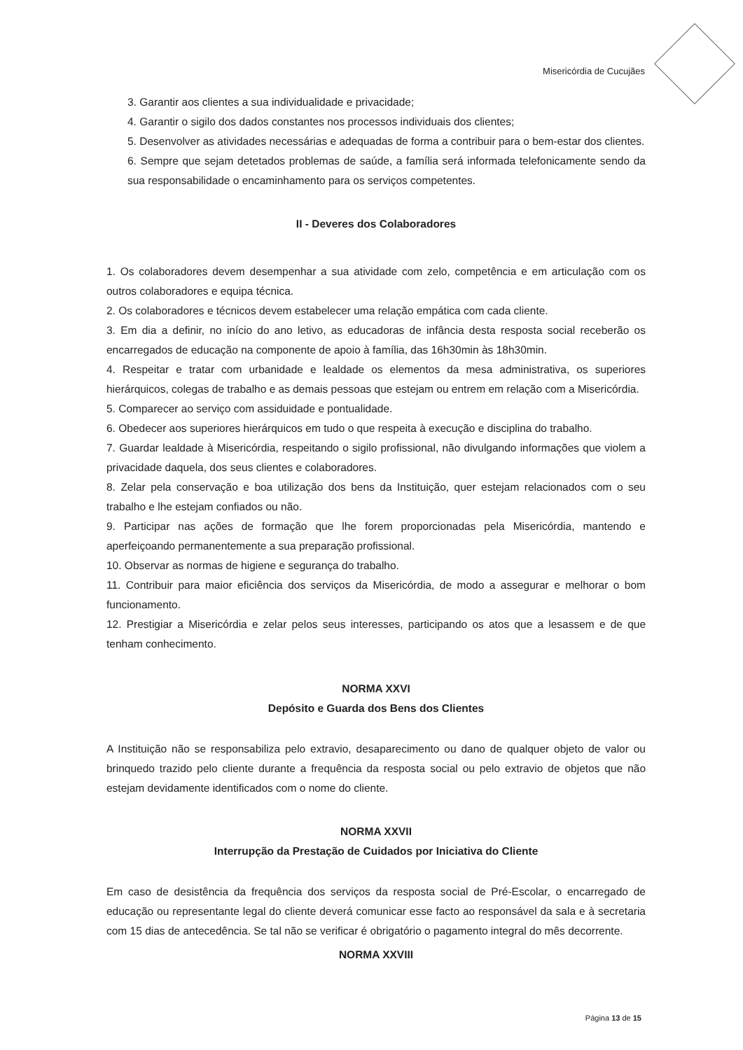Misericórdia de Cucujães
3. Garantir aos clientes a sua individualidade e privacidade;
4. Garantir o sigilo dos dados constantes nos processos individuais dos clientes;
5. Desenvolver as atividades necessárias e adequadas de forma a contribuir para o bem-estar dos clientes.
6. Sempre que sejam detetados problemas de saúde, a família será informada telefonicamente sendo da sua responsabilidade o encaminhamento para os serviços competentes.
II - Deveres dos Colaboradores
1. Os colaboradores devem desempenhar a sua atividade com zelo, competência e em articulação com os outros colaboradores e equipa técnica.
2. Os colaboradores e técnicos devem estabelecer uma relação empática com cada cliente.
3. Em dia a definir, no início do ano letivo, as educadoras de infância desta resposta social receberão os encarregados de educação na componente de apoio à família, das 16h30min às 18h30min.
4. Respeitar e tratar com urbanidade e lealdade os elementos da mesa administrativa, os superiores hierárquicos, colegas de trabalho e as demais pessoas que estejam ou entrem em relação com a Misericórdia.
5. Comparecer ao serviço com assiduidade e pontualidade.
6. Obedecer aos superiores hierárquicos em tudo o que respeita à execução e disciplina do trabalho.
7. Guardar lealdade à Misericórdia, respeitando o sigilo profissional, não divulgando informações que violem a privacidade daquela, dos seus clientes e colaboradores.
8. Zelar pela conservação e boa utilização dos bens da Instituição, quer estejam relacionados com o seu trabalho e lhe estejam confiados ou não.
9. Participar nas ações de formação que lhe forem proporcionadas pela Misericórdia, mantendo e aperfeiçoando permanentemente a sua preparação profissional.
10. Observar as normas de higiene e segurança do trabalho.
11. Contribuir para maior eficiência dos serviços da Misericórdia, de modo a assegurar e melhorar o bom funcionamento.
12. Prestigiar a Misericórdia e zelar pelos seus interesses, participando os atos que a lesassem e de que tenham conhecimento.
NORMA XXVI
Depósito e Guarda dos Bens dos Clientes
A Instituição não se responsabiliza pelo extravio, desaparecimento ou dano de qualquer objeto de valor ou brinquedo trazido pelo cliente durante a frequência da resposta social ou pelo extravio de objetos que não estejam devidamente identificados com o nome do cliente.
NORMA XXVII
Interrupção da Prestação de Cuidados por Iniciativa do Cliente
Em caso de desistência da frequência dos serviços da resposta social de Pré-Escolar, o encarregado de educação ou representante legal do cliente deverá comunicar esse facto ao responsável da sala e à secretaria com 15 dias de antecedência. Se tal não se verificar é obrigatório o pagamento integral do mês decorrente.
NORMA XXVIII
Página 13 de 15